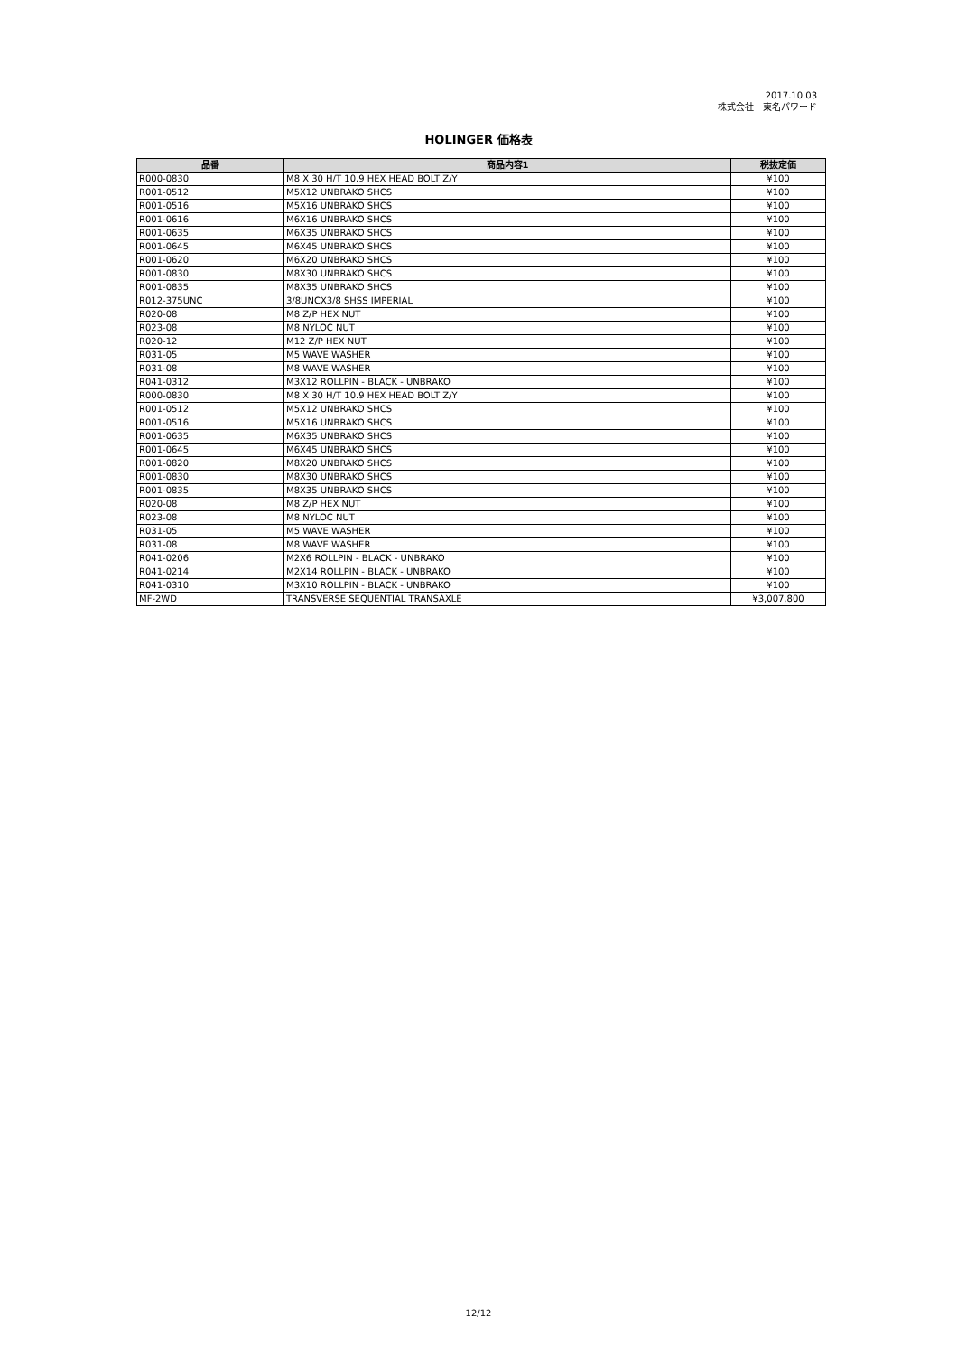2017.10.03
株式会社　東名パワード
HOLINGER 価格表
| 品番 | 商品内容1 | 税抜定価 |
| --- | --- | --- |
| R000-0830 | M8 X 30 H/T 10.9 HEX HEAD BOLT Z/Y | ¥100 |
| R001-0512 | M5X12 UNBRAKO SHCS | ¥100 |
| R001-0516 | M5X16 UNBRAKO SHCS | ¥100 |
| R001-0616 | M6X16 UNBRAKO SHCS | ¥100 |
| R001-0635 | M6X35 UNBRAKO SHCS | ¥100 |
| R001-0645 | M6X45 UNBRAKO SHCS | ¥100 |
| R001-0620 | M6X20 UNBRAKO SHCS | ¥100 |
| R001-0830 | M8X30 UNBRAKO SHCS | ¥100 |
| R001-0835 | M8X35 UNBRAKO SHCS | ¥100 |
| R012-375UNC | 3/8UNCX3/8 SHSS IMPERIAL | ¥100 |
| R020-08 | M8 Z/P HEX NUT | ¥100 |
| R023-08 | M8 NYLOC NUT | ¥100 |
| R020-12 | M12 Z/P HEX NUT | ¥100 |
| R031-05 | M5 WAVE WASHER | ¥100 |
| R031-08 | M8 WAVE WASHER | ¥100 |
| R041-0312 | M3X12 ROLLPIN - BLACK - UNBRAKO | ¥100 |
| R000-0830 | M8 X 30 H/T 10.9 HEX HEAD BOLT Z/Y | ¥100 |
| R001-0512 | M5X12 UNBRAKO SHCS | ¥100 |
| R001-0516 | M5X16 UNBRAKO SHCS | ¥100 |
| R001-0635 | M6X35 UNBRAKO SHCS | ¥100 |
| R001-0645 | M6X45 UNBRAKO SHCS | ¥100 |
| R001-0820 | M8X20 UNBRAKO SHCS | ¥100 |
| R001-0830 | M8X30 UNBRAKO SHCS | ¥100 |
| R001-0835 | M8X35 UNBRAKO SHCS | ¥100 |
| R020-08 | M8 Z/P HEX NUT | ¥100 |
| R023-08 | M8 NYLOC NUT | ¥100 |
| R031-05 | M5 WAVE WASHER | ¥100 |
| R031-08 | M8 WAVE WASHER | ¥100 |
| R041-0206 | M2X6 ROLLPIN - BLACK - UNBRAKO | ¥100 |
| R041-0214 | M2X14 ROLLPIN - BLACK - UNBRAKO | ¥100 |
| R041-0310 | M3X10 ROLLPIN - BLACK - UNBRAKO | ¥100 |
| MF-2WD | TRANSVERSE SEQUENTIAL TRANSAXLE | ¥3,007,800 |
12/12